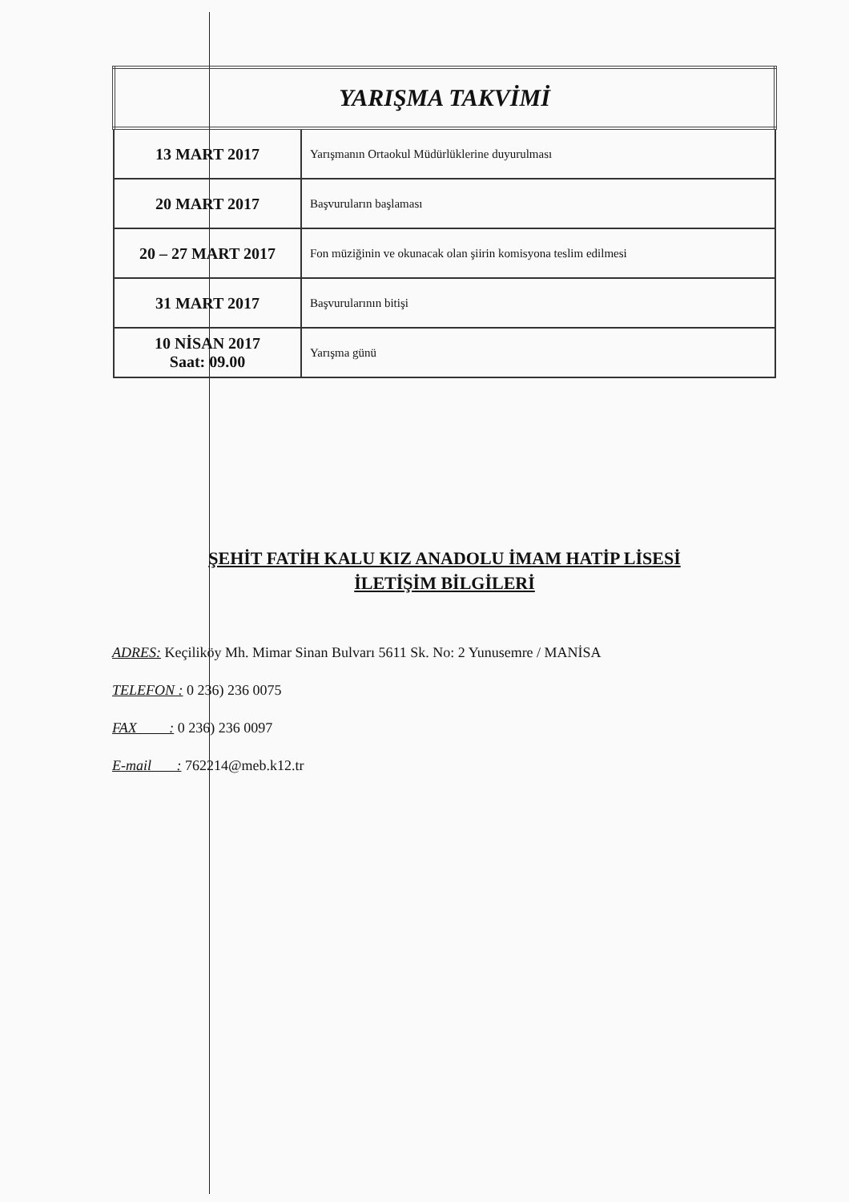| YARIŞMA TAKVİMİ | |
| --- | --- |
| 13 MART 2017 | Yarışmanın Ortaokul Müdürlüklerine duyurulması |
| 20 MART 2017 | Başvuruların başlaması |
| 20 – 27 MART 2017 | Fon müziğinin ve okunacak olan şiirin komisyona teslim edilmesi |
| 31 MART 2017 | Başvurularının bitişi |
| 10 NİSAN 2017 Saat: 09.00 | Yarışma günü |
ŞEHİT FATİH KALU KIZ ANADOLU İMAM HATİP LİSESİ
İLETİŞİM BİLGİLERİ
ADRES: Keçiliköy Mh. Mimar Sinan Bulvarı 5611 Sk. No: 2 Yunusemre / MANİSA
TELEFON : 0 236) 236 0075
FAX : 0 236) 236 0097
E-mail : 762214@meb.k12.tr